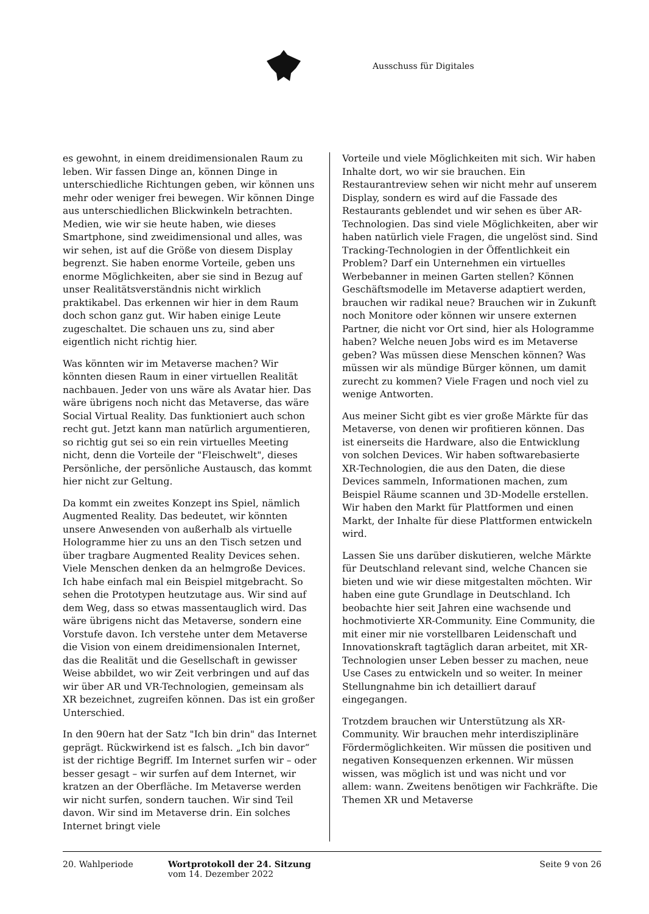Ausschuss für Digitales
es gewohnt, in einem dreidimensionalen Raum zu leben. Wir fassen Dinge an, können Dinge in unterschiedliche Richtungen geben, wir können uns mehr oder weniger frei bewegen. Wir können Dinge aus unterschiedlichen Blickwinkeln betrachten. Medien, wie wir sie heute haben, wie dieses Smartphone, sind zweidimensional und alles, was wir sehen, ist auf die Größe von diesem Display begrenzt. Sie haben enorme Vorteile, geben uns enorme Möglichkeiten, aber sie sind in Bezug auf unser Realitätsverständnis nicht wirklich praktikabel. Das erkennen wir hier in dem Raum doch schon ganz gut. Wir haben einige Leute zugeschaltet. Die schauen uns zu, sind aber eigentlich nicht richtig hier.
Was könnten wir im Metaverse machen? Wir könnten diesen Raum in einer virtuellen Realität nachbauen. Jeder von uns wäre als Avatar hier. Das wäre übrigens noch nicht das Metaverse, das wäre Social Virtual Reality. Das funktioniert auch schon recht gut. Jetzt kann man natürlich argumentieren, so richtig gut sei so ein rein virtuelles Meeting nicht, denn die Vorteile der "Fleischwelt", dieses Persönliche, der persönliche Austausch, das kommt hier nicht zur Geltung.
Da kommt ein zweites Konzept ins Spiel, nämlich Augmented Reality. Das bedeutet, wir könnten unsere Anwesenden von außerhalb als virtuelle Hologramme hier zu uns an den Tisch setzen und über tragbare Augmented Reality Devices sehen. Viele Menschen denken da an helmgroße Devices. Ich habe einfach mal ein Beispiel mitgebracht. So sehen die Prototypen heutzutage aus. Wir sind auf dem Weg, dass so etwas massentauglich wird. Das wäre übrigens nicht das Metaverse, sondern eine Vorstufe davon. Ich verstehe unter dem Metaverse die Vision von einem dreidimensionalen Internet, das die Realität und die Gesellschaft in gewisser Weise abbildet, wo wir Zeit verbringen und auf das wir über AR und VR-Technologien, gemeinsam als XR bezeichnet, zugreifen können. Das ist ein großer Unterschied.
In den 90ern hat der Satz "Ich bin drin" das Internet geprägt. Rückwirkend ist es falsch. „Ich bin davor“ ist der richtige Begriff. Im Internet surfen wir – oder besser gesagt – wir surfen auf dem Internet, wir kratzen an der Oberfläche. Im Metaverse werden wir nicht surfen, sondern tauchen. Wir sind Teil davon. Wir sind im Metaverse drin. Ein solches Internet bringt viele
Vorteile und viele Möglichkeiten mit sich. Wir haben Inhalte dort, wo wir sie brauchen. Ein Restaurantreview sehen wir nicht mehr auf unserem Display, sondern es wird auf die Fassade des Restaurants geblendet und wir sehen es über AR-Technologien. Das sind viele Möglichkeiten, aber wir haben natürlich viele Fragen, die ungelöst sind. Sind Tracking-Technologien in der Öffentlichkeit ein Problem? Darf ein Unternehmen ein virtuelles Werbebanner in meinen Garten stellen? Können Geschäftsmodelle im Metaverse adaptiert werden, brauchen wir radikal neue? Brauchen wir in Zukunft noch Monitore oder können wir unsere externen Partner, die nicht vor Ort sind, hier als Hologramme haben? Welche neuen Jobs wird es im Metaverse geben? Was müssen diese Menschen können? Was müssen wir als mündige Bürger können, um damit zurecht zu kommen? Viele Fragen und noch viel zu wenige Antworten.
Aus meiner Sicht gibt es vier große Märkte für das Metaverse, von denen wir profitieren können. Das ist einerseits die Hardware, also die Entwicklung von solchen Devices. Wir haben softwarebasierte XR-Technologien, die aus den Daten, die diese Devices sammeln, Informationen machen, zum Beispiel Räume scannen und 3D-Modelle erstellen. Wir haben den Markt für Plattformen und einen Markt, der Inhalte für diese Plattformen entwickeln wird.
Lassen Sie uns darüber diskutieren, welche Märkte für Deutschland relevant sind, welche Chancen sie bieten und wie wir diese mitgestalten möchten. Wir haben eine gute Grundlage in Deutschland. Ich beobachte hier seit Jahren eine wachsende und hochmotivierte XR-Community. Eine Community, die mit einer mir nie vorstellbaren Leidenschaft und Innovationskraft tagtäglich daran arbeitet, mit XR-Technologien unser Leben besser zu machen, neue Use Cases zu entwickeln und so weiter. In meiner Stellungnahme bin ich detailliert darauf eingegangen.
Trotzdem brauchen wir Unterstützung als XR-Community. Wir brauchen mehr interdisziplinäre Fördermöglichkeiten. Wir müssen die positiven und negativen Konsequenzen erkennen. Wir müssen wissen, was möglich ist und was nicht und vor allem: wann. Zweitens benötigen wir Fachkräfte. Die Themen XR und Metaverse
20. Wahlperiode Wortprotokoll der 24. Sitzung
vom 14. Dezember 2022
Seite 9 von 26